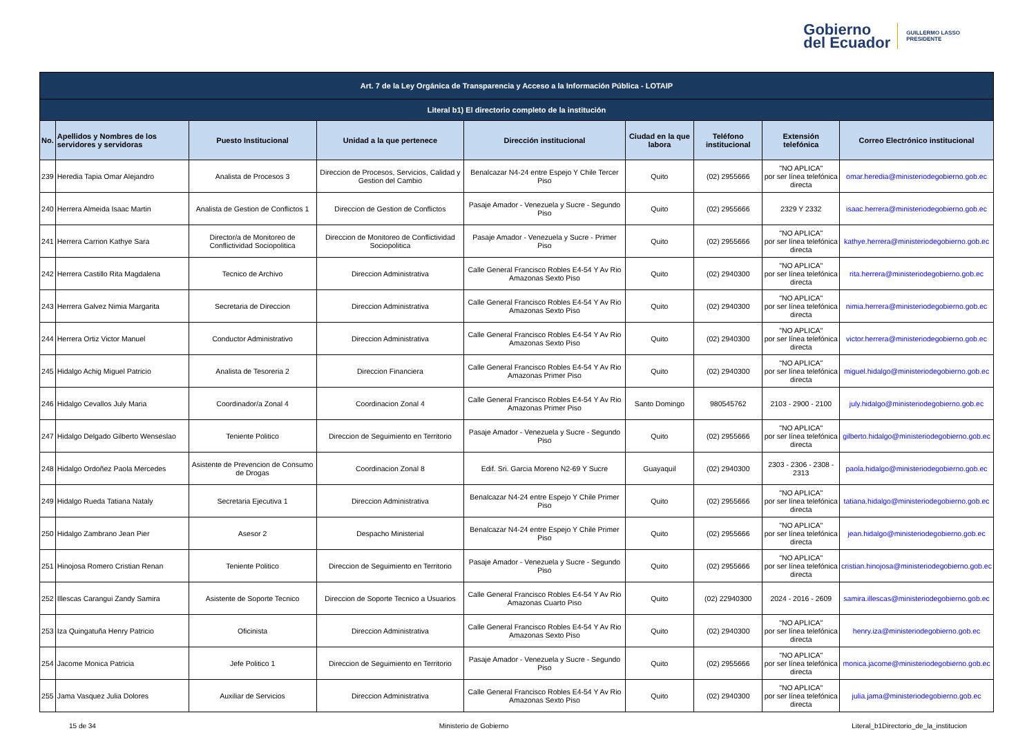Gobierno
del Ecuador
GUILLERMO LASSO
PRESIDENTE
| Art. 7 de la Ley Orgánica de Transparencia y Acceso a la Información Pública - LOTAIP | | | | | | | | |
| Literal b1) El directorio completo de la institución | | | | | | | | |
| No. | Apellidos y Nombres de los servidores y servidoras | Puesto Institucional | Unidad a la que pertenece | Dirección institucional | Ciudad en la que labora | Teléfono institucional | Extensión telefónica | Correo Electrónico institucional |
| 239 | Heredia Tapia Omar Alejandro | Analista de Procesos 3 | Direccion de Procesos, Servicios, Calidad y Gestion del Cambio | Benalcazar N4-24 entre Espejo Y Chile Tercer Piso | Quito | (02) 2955666 | "NO APLICA" por ser línea telefónica directa | omar.heredia@ministeriodegobierno.gob.ec |
| 240 | Herrera Almeida Isaac Martin | Analista de Gestion de Conflictos 1 | Direccion de Gestion de Conflictos | Pasaje Amador - Venezuela y Sucre - Segundo Piso | Quito | (02) 2955666 | 2329 Y 2332 | isaac.herrera@ministeriodegobierno.gob.ec |
| 241 | Herrera Carrion Kathye Sara | Director/a de Monitoreo de Conflictividad Sociopolitica | Direccion de Monitoreo de Conflictividad Sociopolitica | Pasaje Amador - Venezuela y Sucre - Primer Piso | Quito | (02) 2955666 | "NO APLICA" por ser línea telefónica directa | kathye.herrera@ministeriodegobierno.gob.ec |
| 242 | Herrera Castillo Rita Magdalena | Tecnico de Archivo | Direccion Administrativa | Calle General Francisco Robles E4-54 Y Av Rio Amazonas Sexto Piso | Quito | (02) 2940300 | "NO APLICA" por ser línea telefónica directa | rita.herrera@ministeriodegobierno.gob.ec |
| 243 | Herrera Galvez Nimia Margarita | Secretaria de Direccion | Direccion Administrativa | Calle General Francisco Robles E4-54 Y Av Rio Amazonas Sexto Piso | Quito | (02) 2940300 | "NO APLICA" por ser línea telefónica directa | nimia.herrera@ministeriodegobierno.gob.ec |
| 244 | Herrera Ortiz Victor Manuel | Conductor Administrativo | Direccion Administrativa | Calle General Francisco Robles E4-54 Y Av Rio Amazonas Sexto Piso | Quito | (02) 2940300 | "NO APLICA" por ser línea telefónica directa | victor.herrera@ministeriodegobierno.gob.ec |
| 245 | Hidalgo Achig Miguel Patricio | Analista de Tesoreria 2 | Direccion Financiera | Calle General Francisco Robles E4-54 Y Av Rio Amazonas Primer Piso | Quito | (02) 2940300 | "NO APLICA" por ser línea telefónica directa | miguel.hidalgo@ministeriodegobierno.gob.ec |
| 246 | Hidalgo Cevallos July Maria | Coordinador/a Zonal 4 | Coordinacion Zonal 4 | Calle General Francisco Robles E4-54 Y Av Rio Amazonas Primer Piso | Santo Domingo | 980545762 | 2103 - 2900 - 2100 | july.hidalgo@ministeriodegobierno.gob.ec |
| 247 | Hidalgo Delgado Gilberto Wenseslao | Teniente Politico | Direccion de Seguimiento en Territorio | Pasaje Amador - Venezuela y Sucre - Segundo Piso | Quito | (02) 2955666 | "NO APLICA" por ser línea telefónica directa | gilberto.hidalgo@ministeriodegobierno.gob.ec |
| 248 | Hidalgo Ordoñez Paola Mercedes | Asistente de Prevencion de Consumo de Drogas | Coordinacion Zonal 8 | Edif. Sri. Garcia Moreno N2-69 Y Sucre | Guayaquil | (02) 2940300 | 2303 - 2306 - 2308 - 2313 | paola.hidalgo@ministeriodegobierno.gob.ec |
| 249 | Hidalgo Rueda Tatiana Nataly | Secretaria Ejecutiva 1 | Direccion Administrativa | Benalcazar N4-24 entre Espejo Y Chile Primer Piso | Quito | (02) 2955666 | "NO APLICA" por ser línea telefónica directa | tatiana.hidalgo@ministeriodegobierno.gob.ec |
| 250 | Hidalgo Zambrano Jean Pier | Asesor 2 | Despacho Ministerial | Benalcazar N4-24 entre Espejo Y Chile Primer Piso | Quito | (02) 2955666 | "NO APLICA" por ser línea telefónica directa | jean.hidalgo@ministeriodegobierno.gob.ec |
| 251 | Hinojosa Romero Cristian Renan | Teniente Politico | Direccion de Seguimiento en Territorio | Pasaje Amador - Venezuela y Sucre - Segundo Piso | Quito | (02) 2955666 | "NO APLICA" por ser línea telefónica directa | cristian.hinojosa@ministeriodegobierno.gob.ec |
| 252 | Illescas Carangui Zandy Samira | Asistente de Soporte Tecnico | Direccion de Soporte Tecnico a Usuarios | Calle General Francisco Robles E4-54 Y Av Rio Amazonas Cuarto Piso | Quito | (02) 22940300 | 2024 - 2016 - 2609 | samira.illescas@ministeriodegobierno.gob.ec |
| 253 | Iza Quingatuña Henry Patricio | Oficinista | Direccion Administrativa | Calle General Francisco Robles E4-54 Y Av Rio Amazonas Sexto Piso | Quito | (02) 2940300 | "NO APLICA" por ser línea telefónica directa | henry.iza@ministeriodegobierno.gob.ec |
| 254 | Jacome Monica Patricia | Jefe Politico 1 | Direccion de Seguimiento en Territorio | Pasaje Amador - Venezuela y Sucre - Segundo Piso | Quito | (02) 2955666 | "NO APLICA" por ser línea telefónica directa | monica.jacome@ministeriodegobierno.gob.ec |
| 255 | Jama Vasquez Julia Dolores | Auxiliar de Servicios | Direccion Administrativa | Calle General Francisco Robles E4-54 Y Av Rio Amazonas Sexto Piso | Quito | (02) 2940300 | "NO APLICA" por ser línea telefónica directa | julia.jama@ministeriodegobierno.gob.ec |
15 de 34 Ministerio de Gobierno Literal_b1Directorio_de_la_institucion